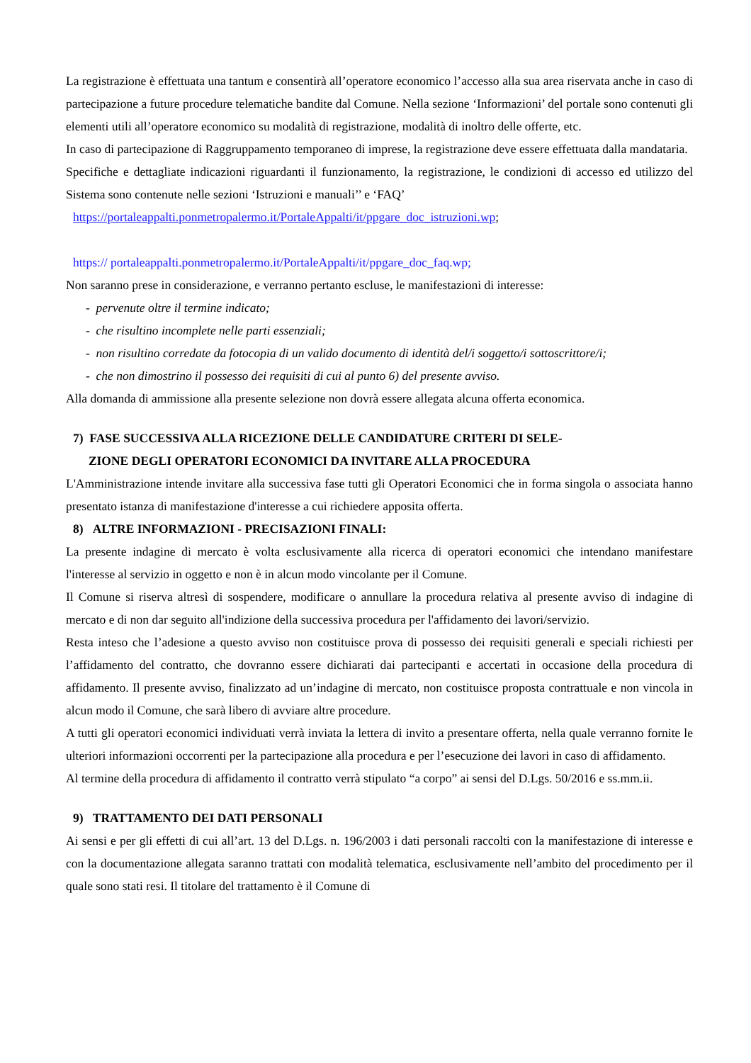La registrazione è effettuata una tantum e consentirà all’operatore economico l’accesso alla sua area riservata anche in caso di partecipazione a future procedure telematiche bandite dal Comune. Nella sezione ‘Informazioni’ del portale sono contenuti gli elementi utili all’operatore economico su modalità di registrazione, modalità di inoltro delle offerte, etc.
In caso di partecipazione di Raggruppamento temporaneo di imprese, la registrazione deve essere effettuata dalla mandataria.
Specifiche e dettagliate indicazioni riguardanti il funzionamento, la registrazione, le condizioni di accesso ed utilizzo del Sistema sono contenute nelle sezioni ‘Istruzioni e manuali’’ e ‘FAQ’
https://portaleappalti.ponmetropalermo.it/PortaleAppalti/it/ppgare_doc_istruzioni.wp;
https:// portaleappalti.ponmetropalermo.it/PortaleAppalti/it/ppgare_doc_faq.wp;
Non saranno prese in considerazione, e verranno pertanto escluse, le manifestazioni di interesse:
- pervenute oltre il termine indicato;
- che risultino incomplete nelle parti essenziali;
- non risultino corredate da fotocopia di un valido documento di identità del/i soggetto/i sottoscrittore/i;
- che non dimostrino il possesso dei requisiti di cui al punto 6) del presente avviso.
Alla domanda di ammissione alla presente selezione non dovrà essere allegata alcuna offerta economica.
7) FASE SUCCESSIVA ALLA RICEZIONE DELLE CANDIDATURE CRITERI DI SELE-
ZIONE DEGLI OPERATORI ECONOMICI DA INVITARE ALLA PROCEDURA
L'Amministrazione intende invitare alla successiva fase tutti gli Operatori Economici che in forma singola o associata hanno presentato istanza di manifestazione d'interesse a cui richiedere apposita offerta.
8) ALTRE INFORMAZIONI - PRECISAZIONI FINALI:
La presente indagine di mercato è volta esclusivamente alla ricerca di operatori economici che intendano manifestare l'interesse al servizio in oggetto e non è in alcun modo vincolante per il Comune.
Il Comune si riserva altresì di sospendere, modificare o annullare la procedura relativa al presente avviso di indagine di mercato e di non dar seguito all'indizione della successiva procedura per l'affidamento dei lavori/servizio.
Resta inteso che l’adesione a questo avviso non costituisce prova di possesso dei requisiti generali e speciali richiesti per l’affidamento del contratto, che dovranno essere dichiarati dai partecipanti e accertati in occasione della procedura di affidamento. Il presente avviso, finalizzato ad un’indagine di mercato, non costituisce proposta contrattuale e non vincola in alcun modo il Comune, che sarà libero di avviare altre procedure.
A tutti gli operatori economici individuati verrà inviata la lettera di invito a presentare offerta, nella quale verranno fornite le ulteriori informazioni occorrenti per la partecipazione alla procedura e per l’esecuzione dei lavori in caso di affidamento.
Al termine della procedura di affidamento il contratto verrà stipulato “a corpo” ai sensi del D.Lgs. 50/2016 e ss.mm.ii.
9) TRATTAMENTO DEI DATI PERSONALI
Ai sensi e per gli effetti di cui all’art. 13 del D.Lgs. n. 196/2003 i dati personali raccolti con la manifestazione di interesse e con la documentazione allegata saranno trattati con modalità telematica, esclusivamente nell’ambito del procedimento per il quale sono stati resi. Il titolare del trattamento è il Comune di